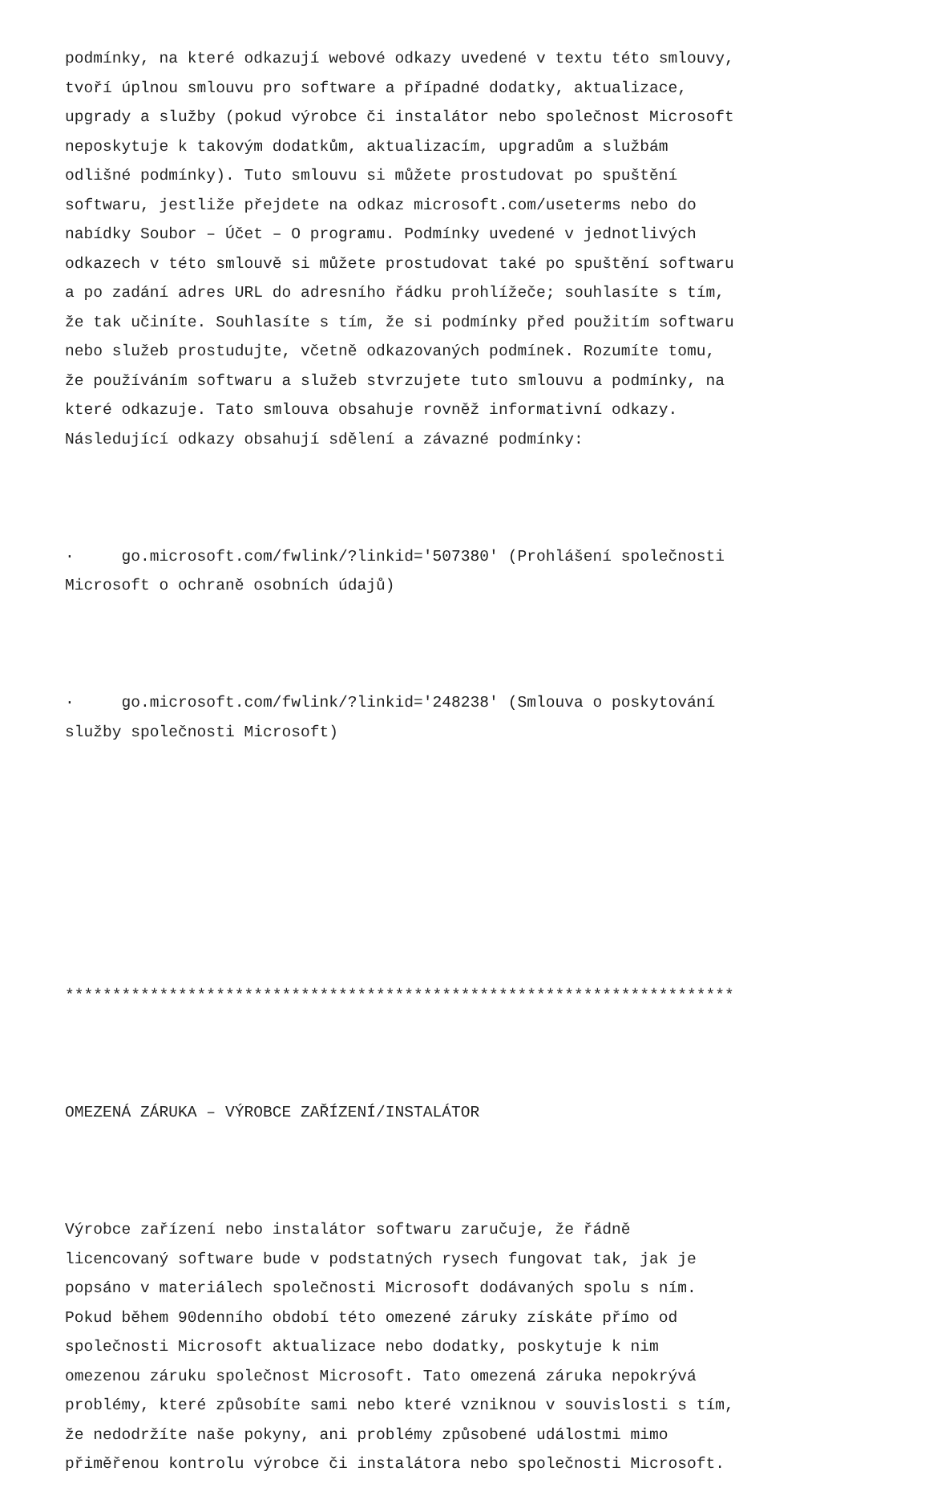podmínky, na které odkazují webové odkazy uvedené v textu této smlouvy, tvoří úplnou smlouvu pro software a případné dodatky, aktualizace, upgrady a služby (pokud výrobce či instalátor nebo společnost Microsoft neposkytuje k takovým dodatkům, aktualizacím, upgradům a službám odlišné podmínky). Tuto smlouvu si můžete prostudovat po spuštění softwaru, jestliže přejdete na odkaz microsoft.com/useterms nebo do nabídky Soubor – Účet – O programu. Podmínky uvedené v jednotlivých odkazech v této smlouvě si můžete prostudovat také po spuštění softwaru a po zadání adres URL do adresního řádku prohlížeče; souhlasíte s tím, že tak učiníte. Souhlasíte s tím, že si podmínky před použitím softwaru nebo služeb prostudujte, včetně odkazovaných podmínek. Rozumíte tomu, že používáním softwaru a služeb stvrzujete tuto smlouvu a podmínky, na které odkazuje. Tato smlouva obsahuje rovněž informativní odkazy. Následující odkazy obsahují sdělení a závazné podmínky:
· go.microsoft.com/fwlink/?linkid='507380' (Prohlášení společnosti Microsoft o ochraně osobních údajů)
· go.microsoft.com/fwlink/?linkid='248238' (Smlouva o poskytování služby společnosti Microsoft)
***********************************************************************
OMEZENÁ ZÁRUKA – VÝROBCE ZAŘÍZENÍ/INSTALÁTOR
Výrobce zařízení nebo instalátor softwaru zaručuje, že řádně licencovaný software bude v podstatných rysech fungovat tak, jak je popsáno v materiálech společnosti Microsoft dodávaných spolu s ním. Pokud během 90denního období této omezené záruky získáte přímo od společnosti Microsoft aktualizace nebo dodatky, poskytuje k nim omezenou záruku společnost Microsoft. Tato omezená záruka nepokrývá problémy, které způsobíte sami nebo které vzniknou v souvislosti s tím, že nedodržíte naše pokyny, ani problémy způsobené událostmi mimo přiměřenou kontrolu výrobce či instalátora nebo společnosti Microsoft.